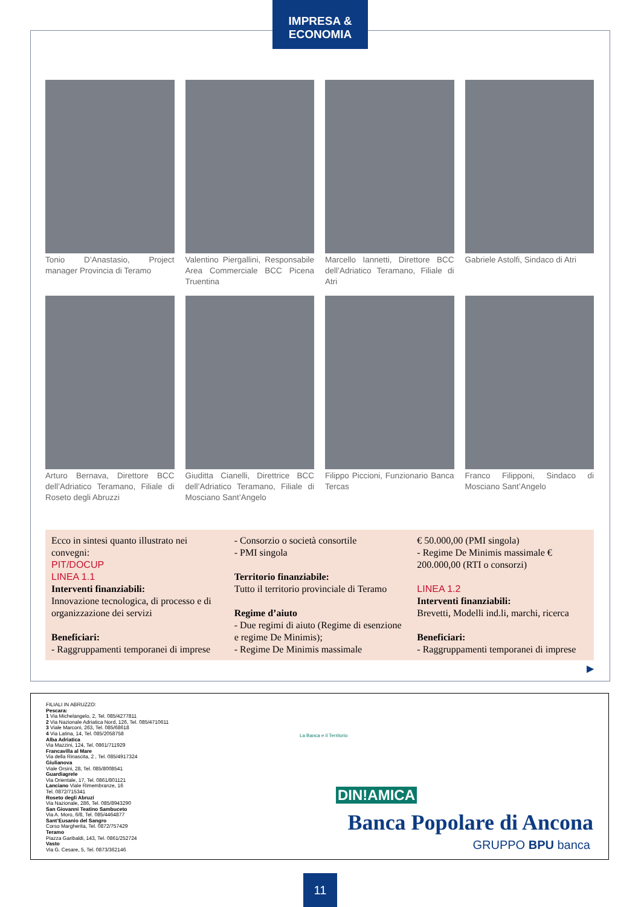IMPRESA & ECONOMIA
Tonio D’Anastasio, Project manager Provincia di Teramo
Valentino Piergallini, Responsabile Area Commerciale BCC Picena Truentina
Marcello Iannetti, Direttore BCC dell’Adriatico Teramano, Filiale di Atri
Gabriele Astolfi, Sindaco di Atri
Arturo Bernava, Direttore BCC dell’Adriatico Teramano, Filiale di Roseto degli Abruzzi
Giuditta Cianelli, Direttrice BCC dell’Adriatico Teramano, Filiale di Mosciano Sant’Angelo
Filippo Piccioni, Funzionario Banca Tercas
Franco Filipponi, Sindaco di Mosciano Sant’Angelo
Ecco in sintesi quanto illustrato nei convegni:
PIT/DOCUP
LINEA 1.1
Interventi finanziabili:
Innovazione tecnologica, di processo e di organizzazione dei servizi
Beneficiari:
- Raggruppamenti temporanei di imprese
- Consorzio o società consortile
- PMI singola
Territorio finanziabile:
Tutto il territorio provinciale di Teramo
Regime d’aiuto
- Due regimi di aiuto (Regime di esenzione e regime De Minimis);
- Regime De Minimis massimale
€ 50.000,00 (PMI singola)
- Regime De Minimis massimale € 200.000,00 (RTI o consorzi)
LINEA 1.2
Interventi finanziabili:
Brevetti, Modelli ind.li, marchi, ricerca
Beneficiari:
- Raggruppamenti temporanei di imprese
▶
FILIALI IN ABRUZZO:
Pescara:
1 Via Michelangelo, 2, Tel. 085/4277811
2 Via Nazionale Adriatica Nord, 126, Tel. 085/4710611
3 Viale Marconi, 263, Tel. 085/68618
4 Via Latina, 14, Tel. 085/2058758
Alba Adriatica
Via Mazzini, 124, Tel. 0861/711929
Francavilla al Mare
Via della Rinascita, 2 , Tel. 085/4917324
Giulianova
Viale Orsini, 28, Tel. 085/8008541
Guardiagrele
Via Orientale, 17, Tel. 0861/801121
Lanciano Viale Rimembranze, 16
Tel. 0872/715341
Roseto degli Abruzi
Via Nazionale, 286, Tel. 085/8943290
San Giovanni Teatino Sambuceto
Via A. Moro, 6/8, Tel. 085/4464877
Sant’Eusanio del Sangro
Corso Margherita, Tel. 0872/757429
Teramo
Piazza Garibaldi, 143, Tel. 0861/252724
Vasto
Via G. Cesare, 5, Tel. 0873/362146
La Banca e il Territorio
DIN!AMICA
Banca Popolare di Ancona
GRUPPO BPU banca
11